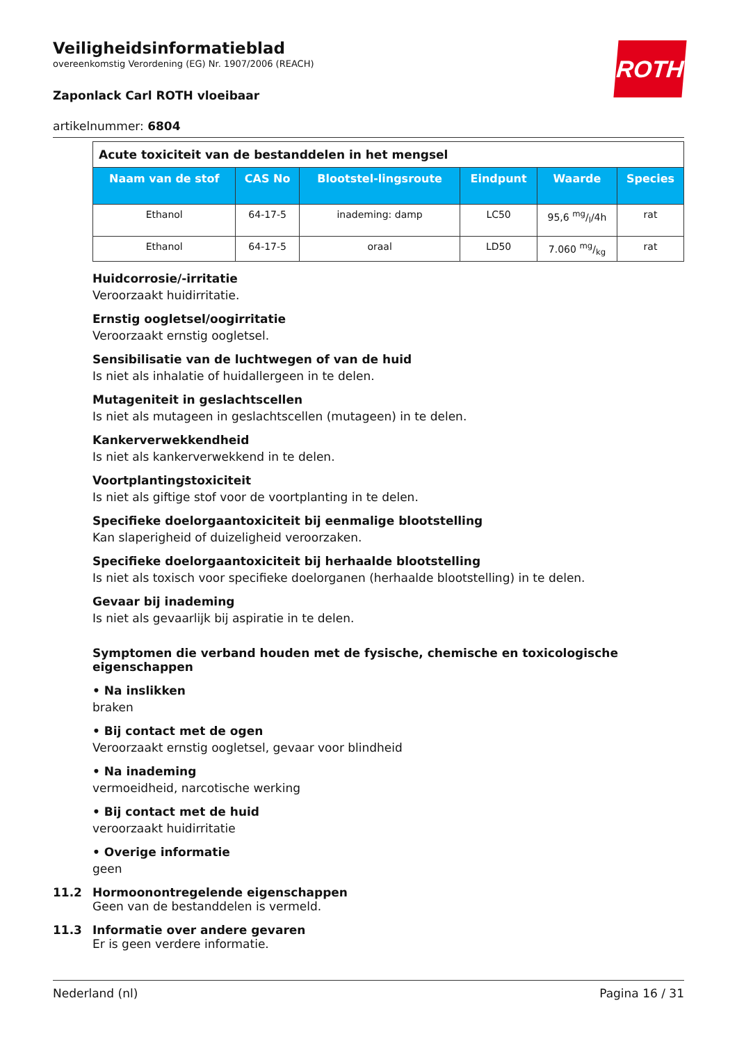ROTH
Veiligheidsinformatieblad
overeenkomstig Verordening (EG) Nr. 1907/2006 (REACH)
Zaponlack Carl ROTH vloeibaar
artikelnummer: 6804
| Acute toxiciteit van de bestanddelen in het mengsel | | | | | |
| Naam van de stof | CAS No | Blootstel-lingsroute | Eindpunt | Waarde | Species |
| Ethanol | 64-17-5 | inademing: damp | LC50 | 95,6 mg/l/4h | rat |
| Ethanol | 64-17-5 | oraal | LD50 | 7.060 mg/kg | rat |
Huidcorrosie/-irritatie
Veroorzaakt huidirritatie.
Ernstig oogletsel/oogirritatie
Veroorzaakt ernstig oogletsel.
Sensibilisatie van de luchtwegen of van de huid
Is niet als inhalatie of huidallergeen in te delen.
Mutageniteit in geslachtscellen
Is niet als mutageen in geslachtscellen (mutageen) in te delen.
Kankerverwekkendheid
Is niet als kankerverwekkend in te delen.
Voortplantingstoxiciteit
Is niet als giftige stof voor de voortplanting in te delen.
Specifieke doelorgaantoxiciteit bij eenmalige blootstelling
Kan slaperigheid of duizeligheid veroorzaken.
Specifieke doelorgaantoxiciteit bij herhaalde blootstelling
Is niet als toxisch voor specifieke doelorganen (herhaalde blootstelling) in te delen.
Gevaar bij inademing
Is niet als gevaarlijk bij aspiratie in te delen.
Symptomen die verband houden met de fysische, chemische en toxicologische eigenschappen
• Na inslikken
braken
• Bij contact met de ogen
Veroorzaakt ernstig oogletsel, gevaar voor blindheid
• Na inademing
vermoeidheid, narcotische werking
• Bij contact met de huid
veroorzaakt huidirritatie
• Overige informatie
geen
11.2 Hormoonontregelende eigenschappen
Geen van de bestanddelen is vermeld.
11.3 Informatie over andere gevaren
Er is geen verdere informatie.
Nederland (nl) Pagina 16 / 31